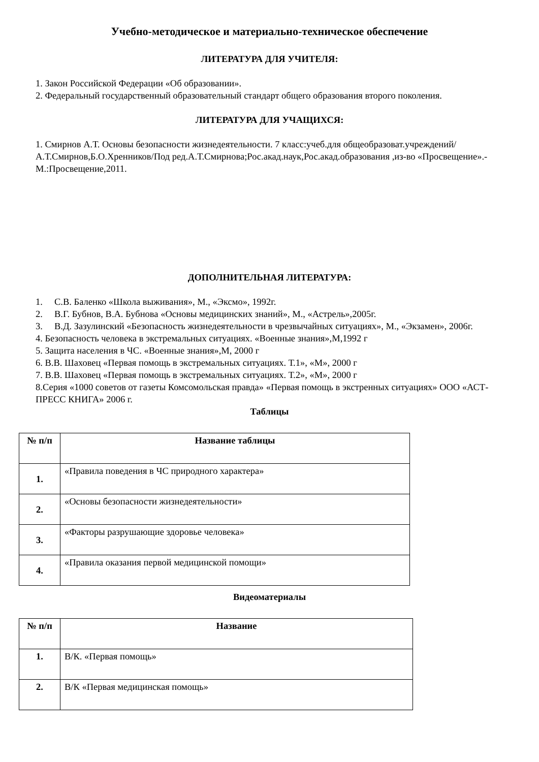Учебно-методическое и материально-техническое обеспечение
ЛИТЕРАТУРА ДЛЯ УЧИТЕЛЯ:
1. Закон Российской Федерации «Об образовании».
2. Федеральный государственный образовательный стандарт общего образования второго поколения.
ЛИТЕРАТУРА ДЛЯ УЧАЩИХСЯ:
1. Смирнов А.Т. Основы безопасности жизнедеятельности. 7 класс:учеб.для общеобразоват.учреждений/А.Т.Смирнов,Б.О.Хренников/Под ред.А.Т.Смирнова;Рос.акад.наук,Рос.акад.образования ,из-во «Просвещение».-М.:Просвещение,2011.
ДОПОЛНИТЕЛЬНАЯ ЛИТЕРАТУРА:
1. С.В. Баленко «Школа выживания», М., «Эксмо», 1992г.
2. В.Г. Бубнов, В.А. Бубнова «Основы медицинских знаний», М., «Астрель»,2005г.
3. В.Д. Зазулинский «Безопасность жизнедеятельности в чрезвычайных ситуациях», М., «Экзамен», 2006г.
4. Безопасность человека в экстремальных ситуациях. «Военные знания»,М,1992 г
5. Защита населения в ЧС. «Военные знания»,М, 2000 г
6. В.В. Шаховец «Первая помощь в экстремальных ситуациях. Т.1», «М», 2000 г
7. В.В. Шаховец «Первая помощь в экстремальных ситуациях. Т.2», «М», 2000 г
8.Серия «1000 советов от газеты Комсомольская правда» «Первая помощь в экстренных ситуациях» ООО «АСТ-ПРЕСС КНИГА» 2006 г.
Таблицы
| № п/п | Название таблицы |
| --- | --- |
| 1. | «Правила поведения в ЧС природного характера» |
| 2. | «Основы безопасности жизнедеятельности» |
| 3. | «Факторы разрушающие здоровье человека» |
| 4. | «Правила оказания первой медицинской помощи» |
Видеоматериалы
| № п/п | Название |
| --- | --- |
| 1. | В/К. «Первая помощь» |
| 2. | В/К «Первая медицинская помощь» |